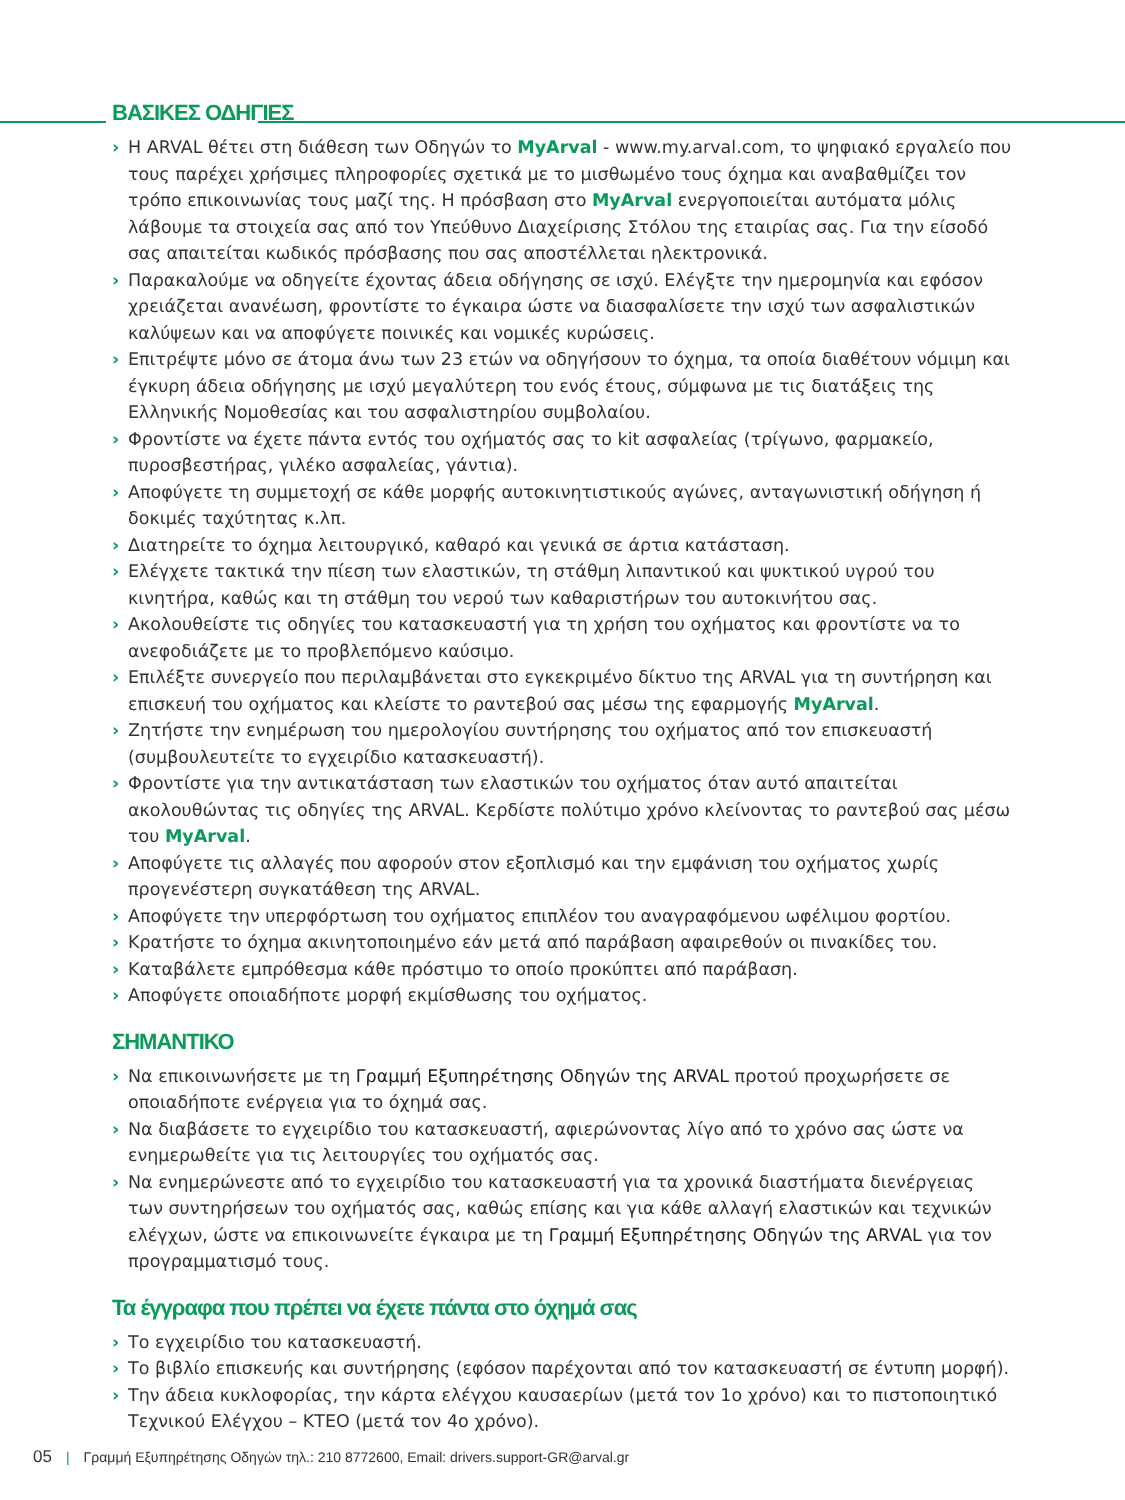ΒΑΣΙΚΕΣ ΟΔΗΓΙΕΣ
› Η ARVAL θέτει στη διάθεση των Οδηγών το MyArval - www.my.arval.com, το ψηφιακό εργαλείο που τους παρέχει χρήσιμες πληροφορίες σχετικά με το μισθωμένο τους όχημα και αναβαθμίζει τον τρόπο επικοινωνίας τους μαζί της. Η πρόσβαση στο MyArval ενεργοποιείται αυτόματα μόλις λάβουμε τα στοιχεία σας από τον Υπεύθυνο Διαχείρισης Στόλου της εταιρίας σας. Για την είσοδό σας απαιτείται κωδικός πρόσβασης που σας αποστέλλεται ηλεκτρονικά.
› Παρακαλούμε να οδηγείτε έχοντας άδεια οδήγησης σε ισχύ. Ελέγξτε την ημερομηνία και εφόσον χρειάζεται ανανέωση, φροντίστε το έγκαιρα ώστε να διασφαλίσετε την ισχύ των ασφαλιστικών καλύψεων και να αποφύγετε ποινικές και νομικές κυρώσεις.
› Επιτρέψτε μόνο σε άτομα άνω των 23 ετών να οδηγήσουν το όχημα, τα οποία διαθέτουν νόμιμη και έγκυρη άδεια οδήγησης με ισχύ μεγαλύτερη του ενός έτους, σύμφωνα με τις διατάξεις της Ελληνικής Νομοθεσίας και του ασφαλιστηρίου συμβολαίου.
› Φροντίστε να έχετε πάντα εντός του οχήματός σας το kit ασφαλείας (τρίγωνο, φαρμακείο, πυροσβεστήρας, γιλέκο ασφαλείας, γάντια).
› Αποφύγετε τη συμμετοχή σε κάθε μορφής αυτοκινητιστικούς αγώνες, ανταγωνιστική οδήγηση ή δοκιμές ταχύτητας κ.λπ.
› Διατηρείτε το όχημα λειτουργικό, καθαρό και γενικά σε άρτια κατάσταση.
› Ελέγχετε τακτικά την πίεση των ελαστικών, τη στάθμη λιπαντικού και ψυκτικού υγρού του κινητήρα, καθώς και τη στάθμη του νερού των καθαριστήρων του αυτοκινήτου σας.
› Ακολουθείστε τις οδηγίες του κατασκευαστή για τη χρήση του οχήματος και φροντίστε να το ανεφοδιάζετε με το προβλεπόμενο καύσιμο.
› Επιλέξτε συνεργείο που περιλαμβάνεται στο εγκεκριμένο δίκτυο της ARVAL για τη συντήρηση και επισκευή του οχήματος και κλείστε το ραντεβού σας μέσω της εφαρμογής MyArval.
› Ζητήστε την ενημέρωση του ημερολογίου συντήρησης του οχήματος από τον επισκευαστή (συμβουλευτείτε το εγχειρίδιο κατασκευαστή).
› Φροντίστε για την αντικατάσταση των ελαστικών του οχήματος όταν αυτό απαιτείται ακολουθώντας τις οδηγίες της ARVAL. Κερδίστε πολύτιμο χρόνο κλείνοντας το ραντεβού σας μέσω του MyArval.
› Αποφύγετε τις αλλαγές που αφορούν στον εξοπλισμό και την εμφάνιση του οχήματος χωρίς προγενέστερη συγκατάθεση της ARVAL.
› Αποφύγετε την υπερφόρτωση του οχήματος επιπλέον του αναγραφόμενου ωφέλιμου φορτίου.
› Κρατήστε το όχημα ακινητοποιημένο εάν μετά από παράβαση αφαιρεθούν οι πινακίδες του.
› Καταβάλετε εμπρόθεσμα κάθε πρόστιμο το οποίο προκύπτει από παράβαση.
› Αποφύγετε οποιαδήποτε μορφή εκμίσθωσης του οχήματος.
ΣΗΜΑΝΤΙΚΟ
› Να επικοινωνήσετε με τη Γραμμή Εξυπηρέτησης Οδηγών της ARVAL προτού προχωρήσετε σε οποιαδήποτε ενέργεια για το όχημά σας.
› Να διαβάσετε το εγχειρίδιο του κατασκευαστή, αφιερώνοντας λίγο από το χρόνο σας ώστε να ενημερωθείτε για τις λειτουργίες του οχήματός σας.
› Να ενημερώνεστε από το εγχειρίδιο του κατασκευαστή για τα χρονικά διαστήματα διενέργειας των συντηρήσεων του οχήματός σας, καθώς επίσης και για κάθε αλλαγή ελαστικών και τεχνικών ελέγχων, ώστε να επικοινωνείτε έγκαιρα με τη Γραμμή Εξυπηρέτησης Οδηγών της ARVAL για τον προγραμματισμό τους.
Τα έγγραφα που πρέπει να έχετε πάντα στο όχημά σας
› Το εγχειρίδιο του κατασκευαστή.
› Το βιβλίο επισκευής και συντήρησης (εφόσον παρέχονται από τον κατασκευαστή σε έντυπη μορφή).
› Την άδεια κυκλοφορίας, την κάρτα ελέγχου καυσαερίων (μετά τον 1ο χρόνο) και το πιστοποιητικό Τεχνικού Ελέγχου – ΚΤΕΟ (μετά τον 4ο χρόνο).
05 | Γραμμή Εξυπηρέτησης Οδηγών τηλ.: 210 8772600, Email: drivers.support-GR@arval.gr